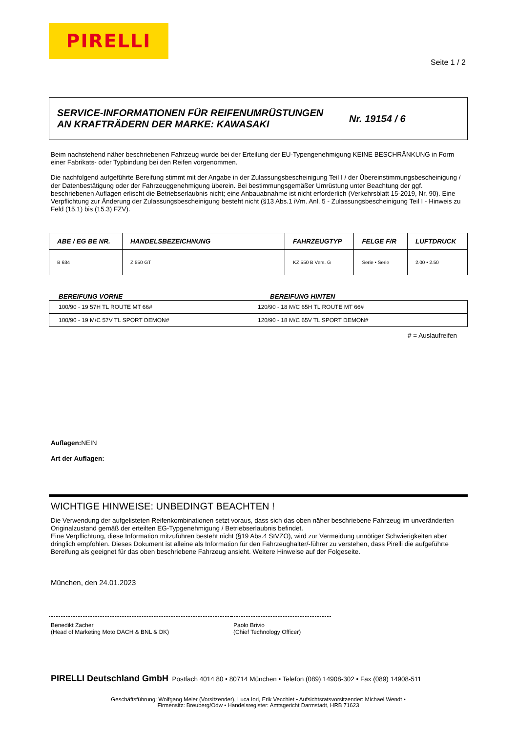PIRELLI
Seite 1 / 2
| SERVICE-INFORMATIONEN FÜR REIFENUMRÜSTUNGEN AN KRAFTRÄDERN DER MARKE: KAWASAKI | Nr. 19154 / 6 |
Beim nachstehend näher beschriebenen Fahrzeug wurde bei der Erteilung der EU-Typengenehmigung KEINE BESCHRÄNKUNG in Form einer Fabrikats- oder Typbindung bei den Reifen vorgenommen.
Die nachfolgend aufgeführte Bereifung stimmt mit der Angabe in der Zulassungsbescheinigung Teil I / der Übereinstimmungsbescheinigung / der Datenbestätigung oder der Fahrzeuggenehmigung überein. Bei bestimmungsgemäßer Umrüstung unter Beachtung der ggf. beschriebenen Auflagen erlischt die Betriebserlaubnis nicht; eine Anbauabnahme ist nicht erforderlich (Verkehrsblatt 15-2019, Nr. 90). Eine Verpflichtung zur Änderung der Zulassungsbescheinigung besteht nicht (§13 Abs.1 iVm. Anl. 5 - Zulassungsbescheinigung Teil I - Hinweis zu Feld (15.1) bis (15.3) FZV).
| ABE / EG BE NR. | HANDELSBEZEICHNUNG | FAHRZEUGTYP | FELGE F/R | LUFTDRUCK |
| --- | --- | --- | --- | --- |
| B 634 | Z 550 GT | KZ 550 B Vers. G | Serie • Serie | 2.00 • 2.50 |
BEREIFUNG VORNE BEREIFUNG HINTEN
| 100/90 - 19 57H TL ROUTE MT 66# | 120/90 - 18 M/C 65H TL ROUTE MT 66# |
| 100/90 - 19 M/C 57V TL SPORT DEMON# | 120/90 - 18 M/C 65V TL SPORT DEMON# |
# = Auslaufreifen
Auflagen: NEIN
Art der Auflagen:
WICHTIGE HINWEISE: UNBEDINGT BEACHTEN !
Die Verwendung der aufgelisteten Reifenkombinationen setzt voraus, dass sich das oben näher beschriebene Fahrzeug im unveränderten Originalzustand gemäß der erteilten EG-Typgenehmigung / Betriebserlaubnis befindet.
Eine Verpflichtung, diese Information mitzuführen besteht nicht (§19 Abs.4 StVZO), wird zur Vermeidung unnötiger Schwierigkeiten aber dringlich empfohlen. Dieses Dokument ist alleine als Information für den Fahrzeughalter/-führer zu verstehen, dass Pirelli die aufgeführte Bereifung als geeignet für das oben beschriebene Fahrzeug ansieht. Weitere Hinweise auf der Folgeseite.
München, den 24.01.2023
Benedikt Zacher
(Head of Marketing Moto DACH & BNL & DK)
Paolo Brivio
(Chief Technology Officer)
PIRELLI Deutschland GmbH Postfach 4014 80 • 80714 München • Telefon (089) 14908-302 • Fax (089) 14908-511
Geschäftsführung: Wolfgang Meier (Vorsitzender), Luca Iori, Erik Vecchiet • Aufsichtsratsvorsitzender: Michael Wendt •
Firmensitz: Breuberg/Odw • Handelsregister: Amtsgericht Darmstadt, HRB 71623